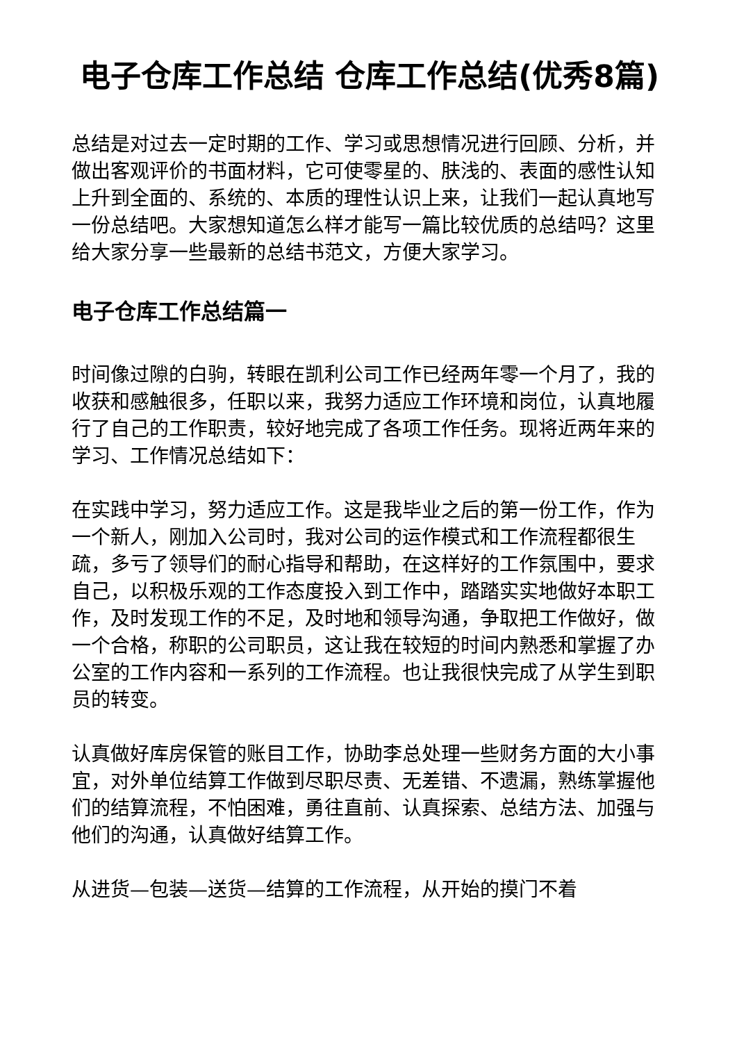电子仓库工作总结 仓库工作总结(优秀8篇)
总结是对过去一定时期的工作、学习或思想情况进行回顾、分析，并做出客观评价的书面材料，它可使零星的、肤浅的、表面的感性认知上升到全面的、系统的、本质的理性认识上来，让我们一起认真地写一份总结吧。大家想知道怎么样才能写一篇比较优质的总结吗？这里给大家分享一些最新的总结书范文，方便大家学习。
电子仓库工作总结篇一
时间像过隙的白驹，转眼在凯利公司工作已经两年零一个月了，我的收获和感触很多，任职以来，我努力适应工作环境和岗位，认真地履行了自己的工作职责，较好地完成了各项工作任务。现将近两年来的学习、工作情况总结如下：
在实践中学习，努力适应工作。这是我毕业之后的第一份工作，作为一个新人，刚加入公司时，我对公司的运作模式和工作流程都很生疏，多亏了领导们的耐心指导和帮助，在这样好的工作氛围中，要求自己，以积极乐观的工作态度投入到工作中，踏踏实实地做好本职工作，及时发现工作的不足，及时地和领导沟通，争取把工作做好，做一个合格，称职的公司职员，这让我在较短的时间内熟悉和掌握了办公室的工作内容和一系列的工作流程。也让我很快完成了从学生到职员的转变。
认真做好库房保管的账目工作，协助李总处理一些财务方面的大小事宜，对外单位结算工作做到尽职尽责、无差错、不遗漏，熟练掌握他们的结算流程，不怕困难，勇往直前、认真探索、总结方法、加强与他们的沟通，认真做好结算工作。
从进货—包装—送货—结算的工作流程，从开始的摸门不着